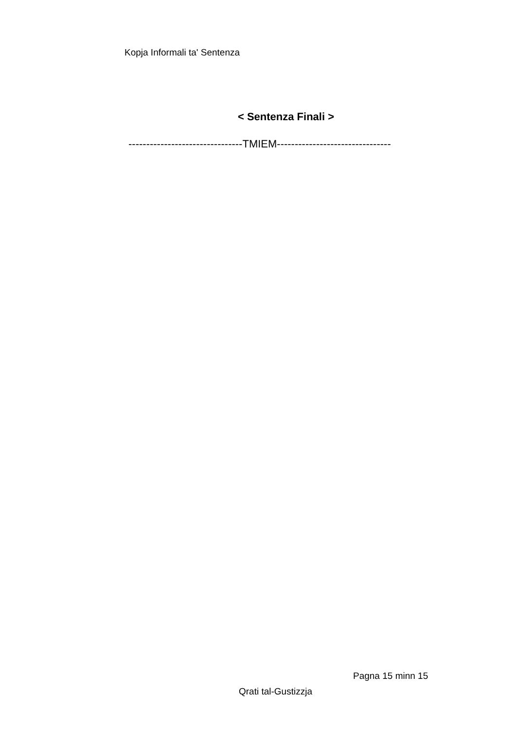Kopja Informali ta' Sentenza
< Sentenza Finali >
--------------------------------TMIEM--------------------------------
Pagna 15 minn 15
Qrati tal-Gustizzja